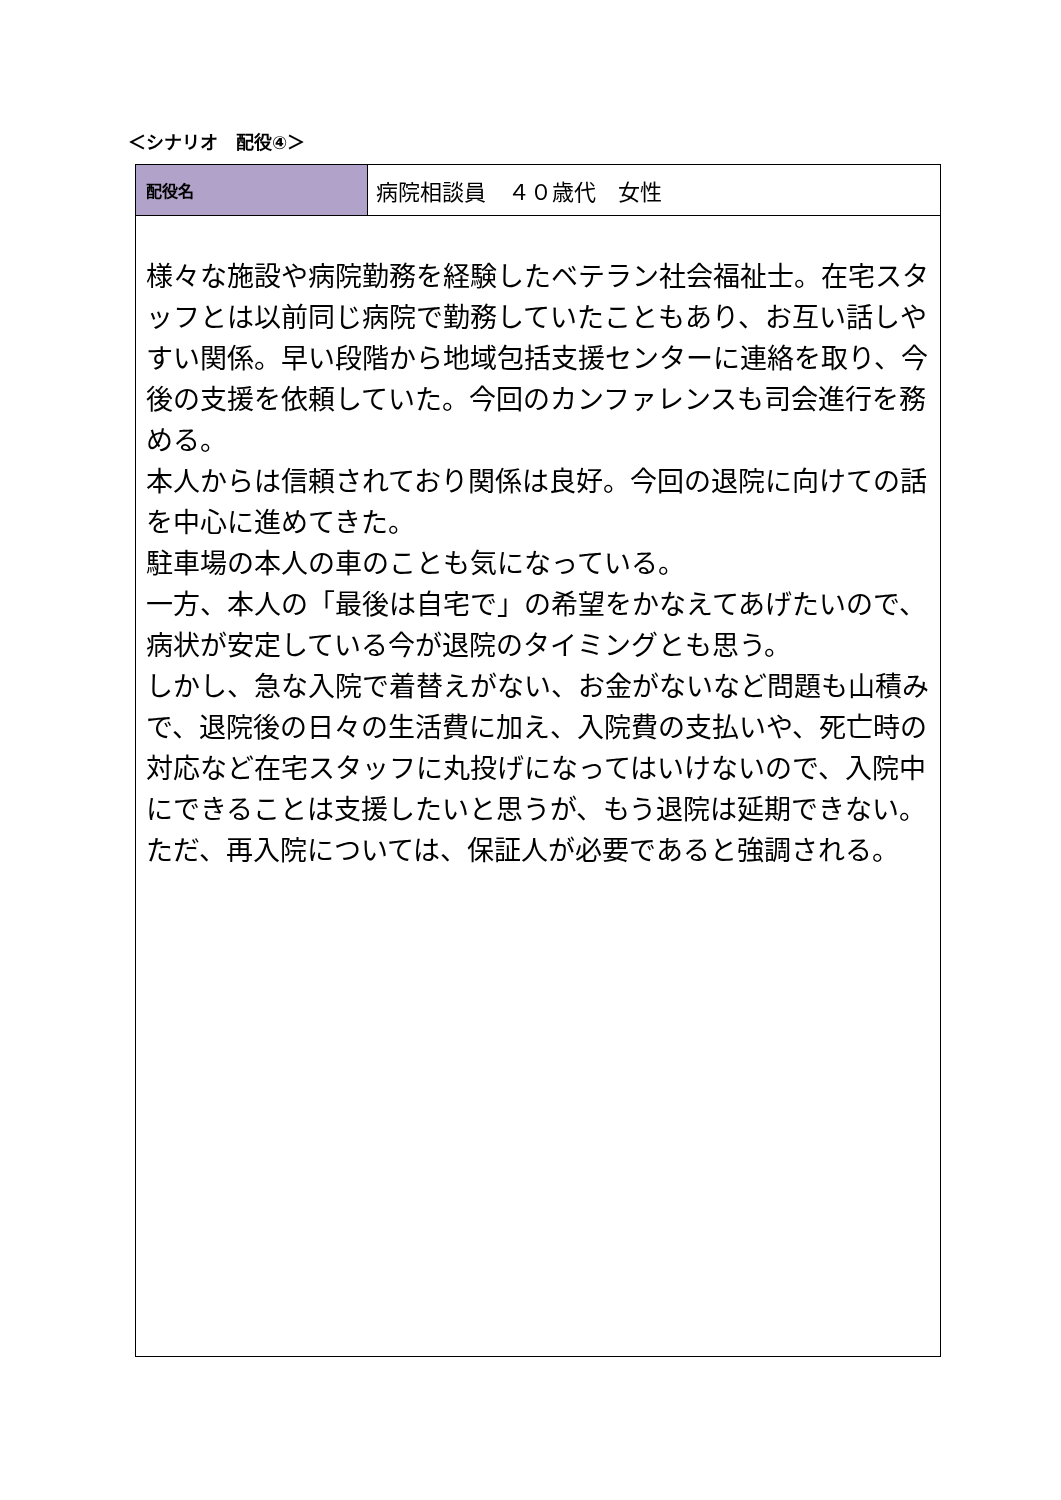＜シナリオ　配役④＞
| 配役名 | 病院相談員 ４０歳代 女性 |
| 様々な施設や病院勤務を経験したベテラン社会福祉士。在宅スタッフとは以前同じ病院で勤務していたこともあり、お互い話しやすい関係。早い段階から地域包括支援センターに連絡を取り、今後の支援を依頼していた。今回のカンファレンスも司会進行を務める。 本人からは信頼されており関係は良好。今回の退院に向けての話を中心に進めてきた。 駐車場の本人の車のことも気になっている。 一方、本人の「最後は自宅で」の希望をかなえてあげたいので、病状が安定している今が退院のタイミングとも思う。 しかし、急な入院で着替えがない、お金がないなど問題も山積みで、退院後の日々の生活費に加え、入院費の支払いや、死亡時の対応など在宅スタッフに丸投げになってはいけないので、入院中にできることは支援したいと思うが、もう退院は延期できない。 ただ、再入院については、保証人が必要であると強調される。 | |